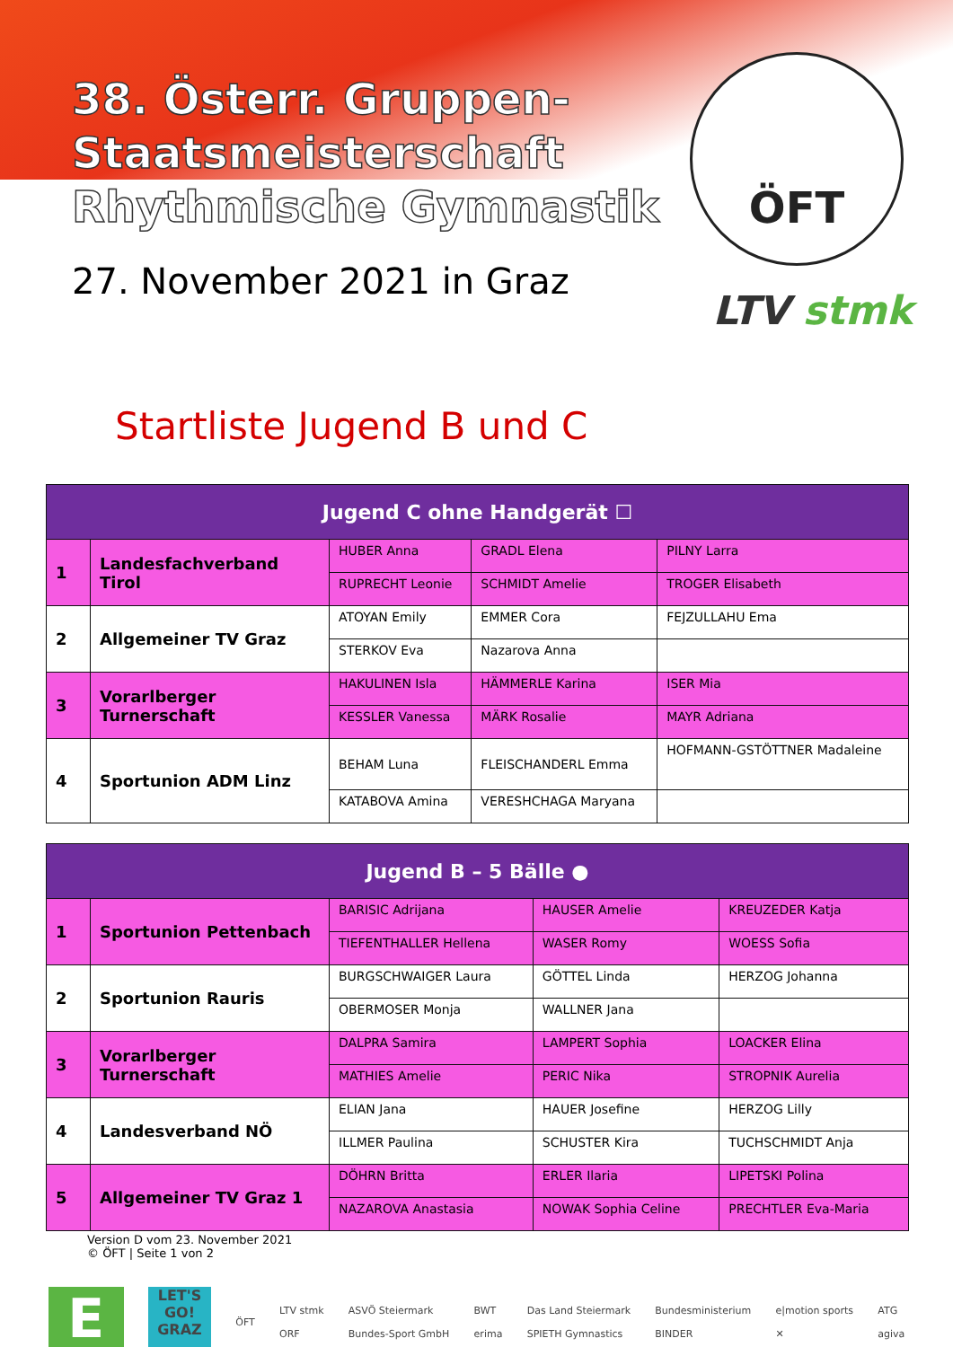38. Österr. Gruppen-
Staatsmeisterschaft
Rhythmische Gymnastik
27. November 2021 in Graz
ÖFT
LTV stmk
Startliste Jugend B und C
| Jugend C ohne Handgerät ☐ | | | | |
| --- | --- | --- | --- | --- |
| 1 | Landesfachverband Tirol | HUBER Anna | GRADL Elena | PILNY Larra |
| | | RUPRECHT Leonie | SCHMIDT Amelie | TROGER Elisabeth |
| 2 | Allgemeiner TV Graz | ATOYAN Emily | EMMER Cora | FEJZULLAHU Ema |
| | | STERKOV Eva | Nazarova Anna | |
| 3 | Vorarlberger Turnerschaft | HAKULINEN Isla | HÄMMERLE Karina | ISER Mia |
| | | KESSLER Vanessa | MÄRK Rosalie | MAYR Adriana |
| 4 | Sportunion ADM Linz | BEHAM Luna | FLEISCHANDERL Emma | HOFMANN-GSTÖTTNER Madaleine |
| | | KATABOVA Amina | VERESHCHAGA Maryana | |
| Jugend B – 5 Bälle ● | | | | |
| --- | --- | --- | --- | --- |
| 1 | Sportunion Pettenbach | BARISIC Adrijana | HAUSER Amelie | KREUZEDER Katja |
| | | TIEFENTHALLER Hellena | WASER Romy | WOESS Sofia |
| 2 | Sportunion Rauris | BURGSCHWAIGER Laura | GÖTTEL Linda | HERZOG Johanna |
| | | OBERMOSER Monja | WALLNER Jana | |
| 3 | Vorarlberger Turnerschaft | DALPRA Samira | LAMPERT Sophia | LOACKER Elina |
| | | MATHIES Amelie | PERIC Nika | STROPNIK Aurelia |
| 4 | Landesverband NÖ | ELIAN Jana | HAUER Josefine | HERZOG Lilly |
| | | ILLMER Paulina | SCHUSTER Kira | TUCHSCHMIDT Anja |
| 5 | Allgemeiner TV Graz 1 | DÖHRN Britta | ERLER Ilaria | LIPETSKI Polina |
| | | NAZAROVA Anastasia | NOWAK Sophia Celine | PRECHTLER Eva-Maria |
Version D vom 23. November 2021
© ÖFT | Seite 1 von 2
E
LET'S GO! GRAZ
ÖFT
LTV stmk
ORF
ASVÖ Steiermark
Bundes-Sport GmbH
BWT
erima
Das Land Steiermark
SPIETH Gymnastics
Bundesministerium
BINDER
e|motion sports
✕
ATG
agiva